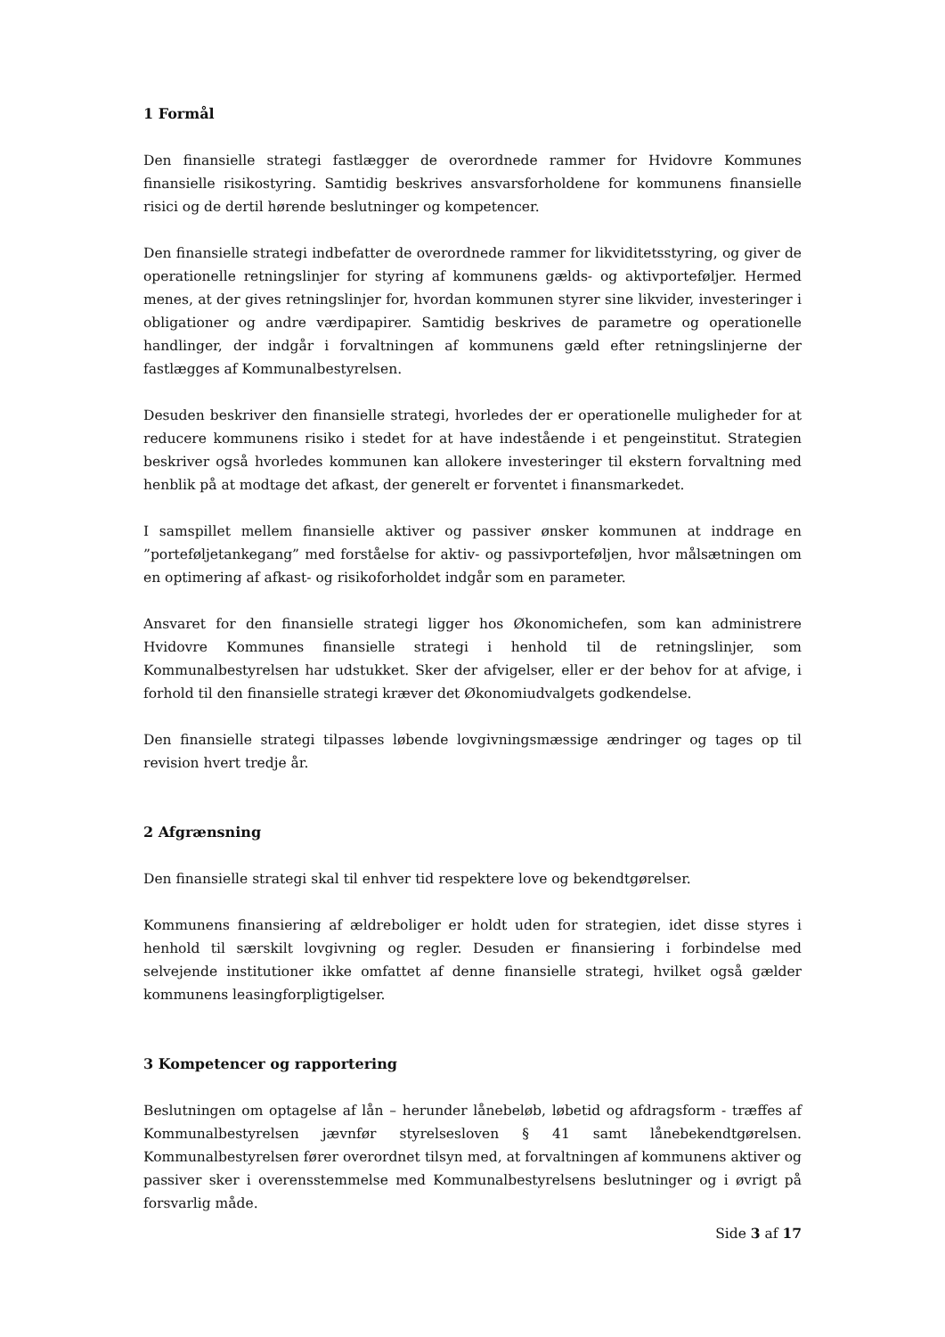1 Formål
Den finansielle strategi fastlægger de overordnede rammer for Hvidovre Kommunes finansielle risikostyring. Samtidig beskrives ansvarsforholdene for kommunens finansielle risici og de dertil hørende beslutninger og kompetencer.
Den finansielle strategi indbefatter de overordnede rammer for likviditetsstyring, og giver de operationelle retningslinjer for styring af kommunens gælds- og aktivporteføljer. Hermed menes, at der gives retningslinjer for, hvordan kommunen styrer sine likvider, investeringer i obligationer og andre værdipapirer. Samtidig beskrives de parametre og operationelle handlinger, der indgår i forvaltningen af kommunens gæld efter retningslinjerne der fastlægges af Kommunalbestyrelsen.
Desuden beskriver den finansielle strategi, hvorledes der er operationelle muligheder for at reducere kommunens risiko i stedet for at have indestående i et pengeinstitut. Strategien beskriver også hvorledes kommunen kan allokere investeringer til ekstern forvaltning med henblik på at modtage det afkast, der generelt er forventet i finansmarkedet.
I samspillet mellem finansielle aktiver og passiver ønsker kommunen at inddrage en ”porteføljetankegang” med forståelse for aktiv- og passivporteføljen, hvor målsætningen om en optimering af afkast- og risikoforholdet indgår som en parameter.
Ansvaret for den finansielle strategi ligger hos Økonomichefen, som kan administrere Hvidovre Kommunes finansielle strategi i henhold til de retningslinjer, som Kommunalbestyrelsen har udstukket. Sker der afvigelser, eller er der behov for at afvige, i forhold til den finansielle strategi kræver det Økonomiudvalgets godkendelse.
Den finansielle strategi tilpasses løbende lovgivningsmæssige ændringer og tages op til revision hvert tredje år.
2 Afgrænsning
Den finansielle strategi skal til enhver tid respektere love og bekendtgørelser.
Kommunens finansiering af ældreboliger er holdt uden for strategien, idet disse styres i henhold til særskilt lovgivning og regler. Desuden er finansiering i forbindelse med selvejende institutioner ikke omfattet af denne finansielle strategi, hvilket også gælder kommunens leasingforpligtigelser.
3 Kompetencer og rapportering
Beslutningen om optagelse af lån – herunder lånebeløb, løbetid og afdragsform - træffes af Kommunalbestyrelsen jævnfør styrelsesloven § 41 samt lånebekendtgørelsen. Kommunalbestyrelsen fører overordnet tilsyn med, at forvaltningen af kommunens aktiver og passiver sker i overensstemmelse med Kommunalbestyrelsens beslutninger og i øvrigt på forsvarlig måde.
Side 3 af 17